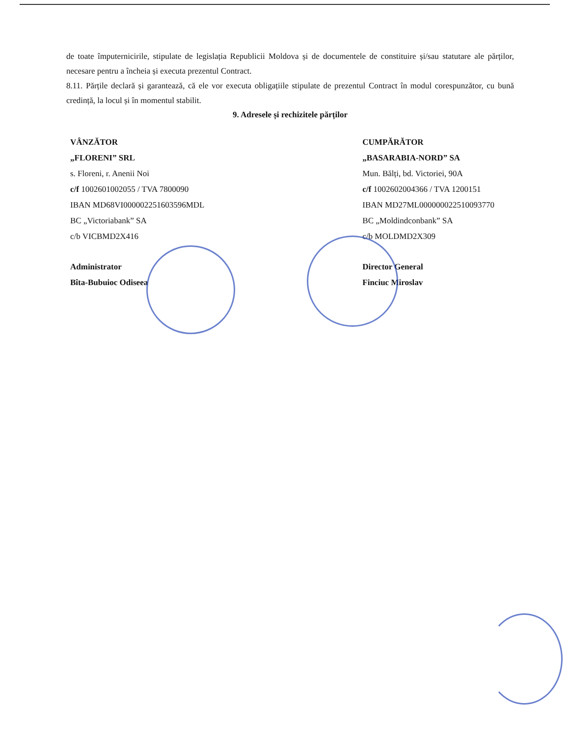de toate împuternicirile, stipulate de legislația Republicii Moldova și de documentele de constituire și/sau statutare ale părților, necesare pentru a încheia și executa prezentul Contract.
8.11. Părțile declară și garantează, că ele vor executa obligațiile stipulate de prezentul Contract în modul corespunzător, cu bună credință, la locul și în momentul stabilit.
9. Adresele și rechizitele părților
VÂNZĂTOR
„FLORENI” SRL
s. Floreni, r. Anenii Noi
c/f 1002601002055 / TVA 7800090
IBAN MD68VI000002251603596MDL
BC „Victoriabank” SA
c/b VICBMD2X416
Administrator
Bîta-Bubuioc Odiseea
CUMPĂRĂTOR
„BASARABIA-NORD” SA
Mun. Bălți, bd. Victoriei, 90A
c/f 1002602004366 / TVA 1200151
IBAN MD27ML000000022510093770
BC „Moldindconbank” SA
c/b MOLDMD2X309
Director General
Finciuc Miroslav